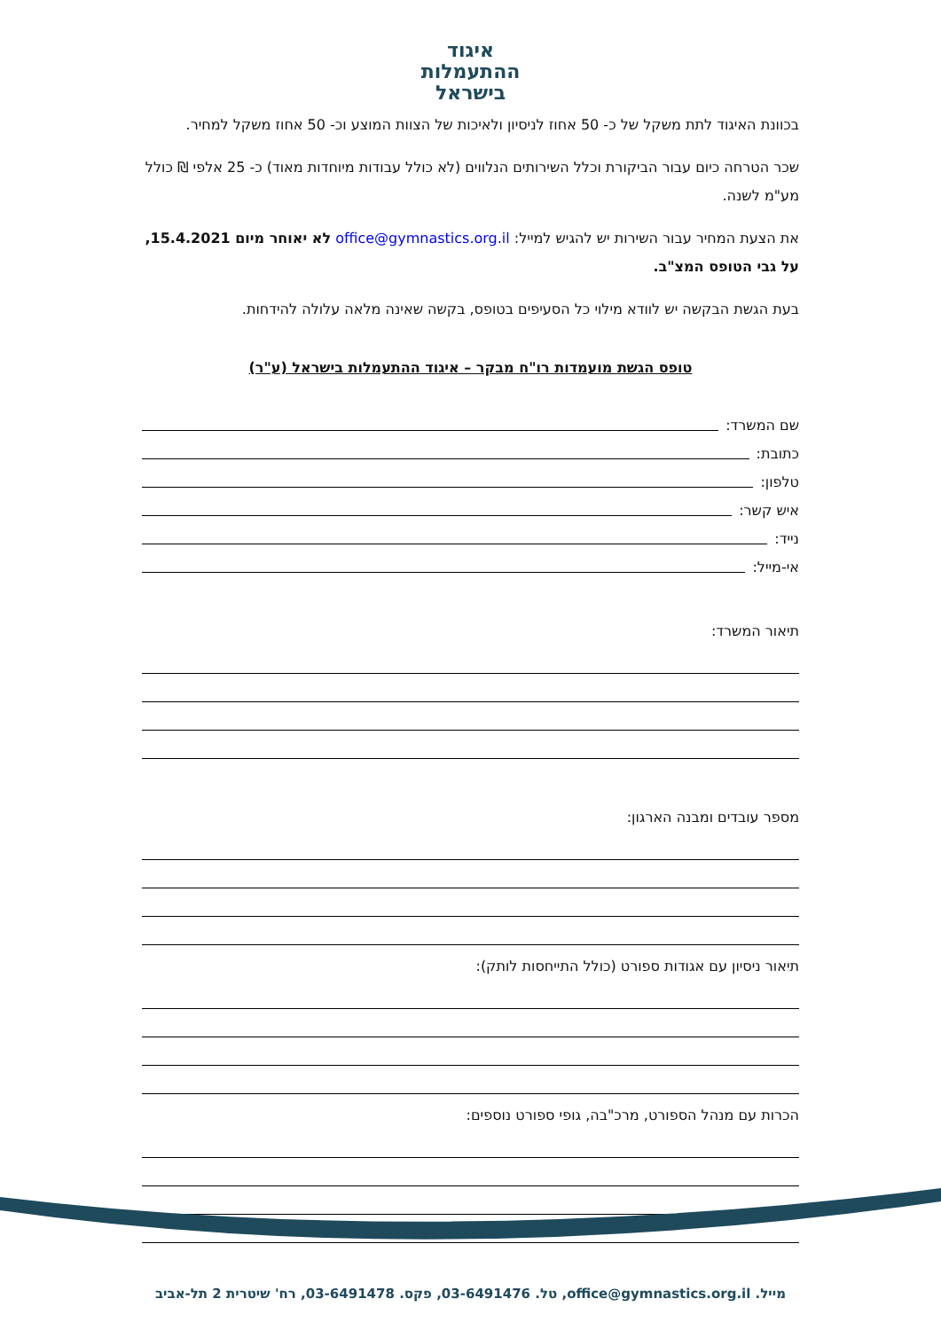איגוד
ההתעמלות
בישראל
בכוונת האיגוד לתת משקל של כ- 50 אחוז לניסיון ולאיכות של הצוות המוצע וכ- 50 אחוז משקל למחיר.
שכר הטרחה כיום עבור הביקורת וכלל השירותים הנלווים (לא כולל עבודות מיוחדות מאוד) כ- 25 אלפי ₪ כולל מע"מ לשנה.
את הצעת המחיר עבור השירות יש להגיש למייל: office@gymnastics.org.il לא יאוחר מיום 15.4.2021, על גבי הטופס המצ"ב.
בעת הגשת הבקשה יש לוודא מילוי כל הסעיפים בטופס, בקשה שאינה מלאה עלולה להידחות.
טופס הגשת מועמדות רו"ח מבקר – איגוד ההתעמלות בישראל (ע"ר)
שם המשרד:
כתובת:
טלפון:
איש קשר:
נייד:
אי-מייל:
תיאור המשרד:
מספר עובדים ומבנה הארגון:
תיאור ניסיון עם אגודות ספורט (כולל התייחסות לותק):
הכרות עם מנהל הספורט, מרכ"בה, גופי ספורט נוספים:
מייל. office@gymnastics.org.il, טל. 03-6491476, פקס. 03-6491478, רח' שיטרית 2 תל-אביב